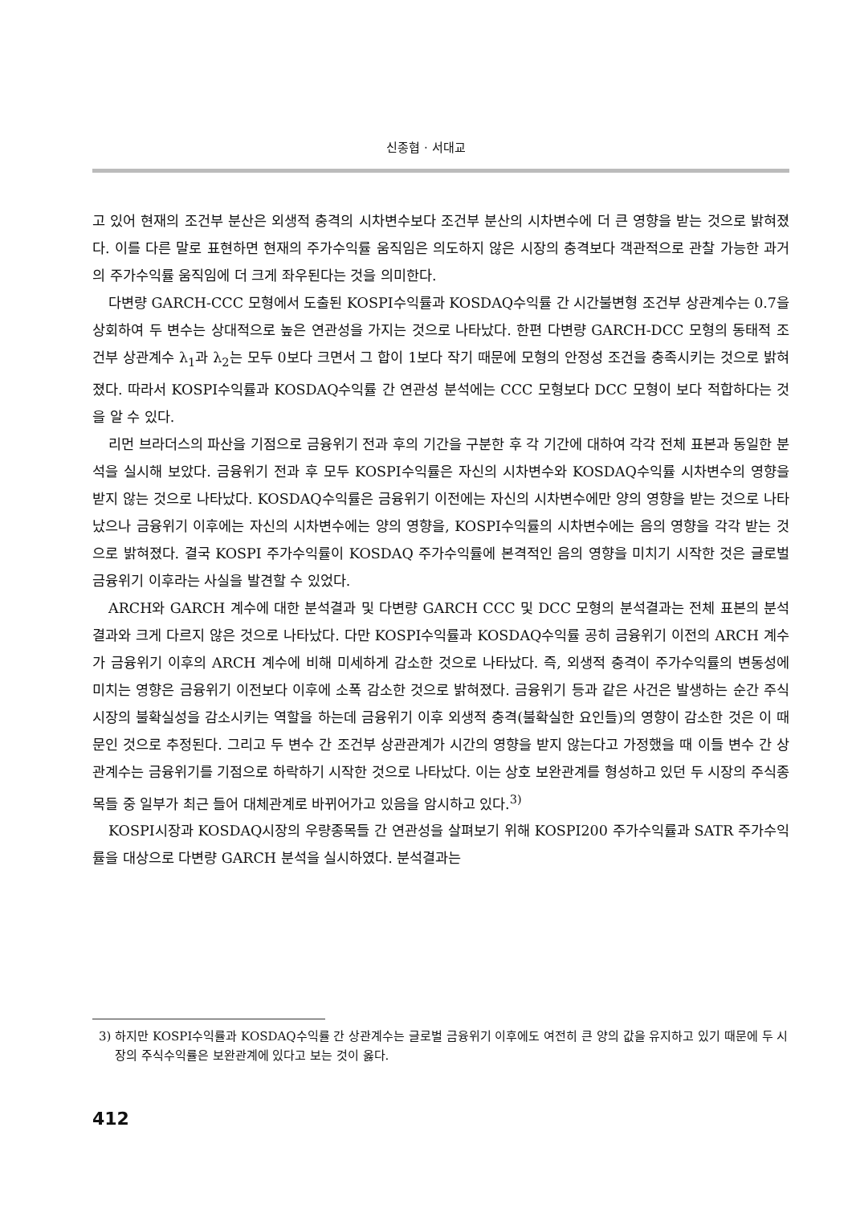신종협 · 서대교
고 있어 현재의 조건부 분산은 외생적 충격의 시차변수보다 조건부 분산의 시차변수에 더 큰 영향을 받는 것으로 밝혀졌다. 이를 다른 말로 표현하면 현재의 주가수익률 움직임은 의도하지 않은 시장의 충격보다 객관적으로 관찰 가능한 과거의 주가수익률 움직임에 더 크게 좌우된다는 것을 의미한다.
다변량 GARCH-CCC 모형에서 도출된 KOSPI수익률과 KOSDAQ수익률 간 시간불변형 조건부 상관계수는 0.7을 상회하여 두 변수는 상대적으로 높은 연관성을 가지는 것으로 나타났다. 한편 다변량 GARCH-DCC 모형의 동태적 조건부 상관계수 λ<sub>1</sub>과 λ<sub>2</sub>는 모두 0보다 크면서 그 합이 1보다 작기 때문에 모형의 안정성 조건을 충족시키는 것으로 밝혀졌다. 따라서 KOSPI수익률과 KOSDAQ수익률 간 연관성 분석에는 CCC 모형보다 DCC 모형이 보다 적합하다는 것을 알 수 있다.
리먼 브라더스의 파산을 기점으로 금융위기 전과 후의 기간을 구분한 후 각 기간에 대하여 각각 전체 표본과 동일한 분석을 실시해 보았다. 금융위기 전과 후 모두 KOSPI수익률은 자신의 시차변수와 KOSDAQ수익률 시차변수의 영향을 받지 않는 것으로 나타났다. KOSDAQ수익률은 금융위기 이전에는 자신의 시차변수에만 양의 영향을 받는 것으로 나타났으나 금융위기 이후에는 자신의 시차변수에는 양의 영향을, KOSPI수익률의 시차변수에는 음의 영향을 각각 받는 것으로 밝혀졌다. 결국 KOSPI 주가수익률이 KOSDAQ 주가수익률에 본격적인 음의 영향을 미치기 시작한 것은 글로벌 금융위기 이후라는 사실을 발견할 수 있었다.
ARCH와 GARCH 계수에 대한 분석결과 및 다변량 GARCH CCC 및 DCC 모형의 분석결과는 전체 표본의 분석결과와 크게 다르지 않은 것으로 나타났다. 다만 KOSPI수익률과 KOSDAQ수익률 공히 금융위기 이전의 ARCH 계수가 금융위기 이후의 ARCH 계수에 비해 미세하게 감소한 것으로 나타났다. 즉, 외생적 충격이 주가수익률의 변동성에 미치는 영향은 금융위기 이전보다 이후에 소폭 감소한 것으로 밝혀졌다. 금융위기 등과 같은 사건은 발생하는 순간 주식시장의 불확실성을 감소시키는 역할을 하는데 금융위기 이후 외생적 충격(불확실한 요인들)의 영향이 감소한 것은 이 때문인 것으로 추정된다. 그리고 두 변수 간 조건부 상관관계가 시간의 영향을 받지 않는다고 가정했을 때 이들 변수 간 상관계수는 금융위기를 기점으로 하락하기 시작한 것으로 나타났다. 이는 상호 보완관계를 형성하고 있던 두 시장의 주식종목들 중 일부가 최근 들어 대체관계로 바뀌어가고 있음을 암시하고 있다.<sup>3)</sup>
KOSPI시장과 KOSDAQ시장의 우량종목들 간 연관성을 살펴보기 위해 KOSPI200 주가수익률과 SATR 주가수익률을 대상으로 다변량 GARCH 분석을 실시하였다. 분석결과는
3) 하지만 KOSPI수익률과 KOSDAQ수익률 간 상관계수는 글로벌 금융위기 이후에도 여전히 큰 양의 값을 유지하고 있기 때문에 두 시장의 주식수익률은 보완관계에 있다고 보는 것이 옳다.
412